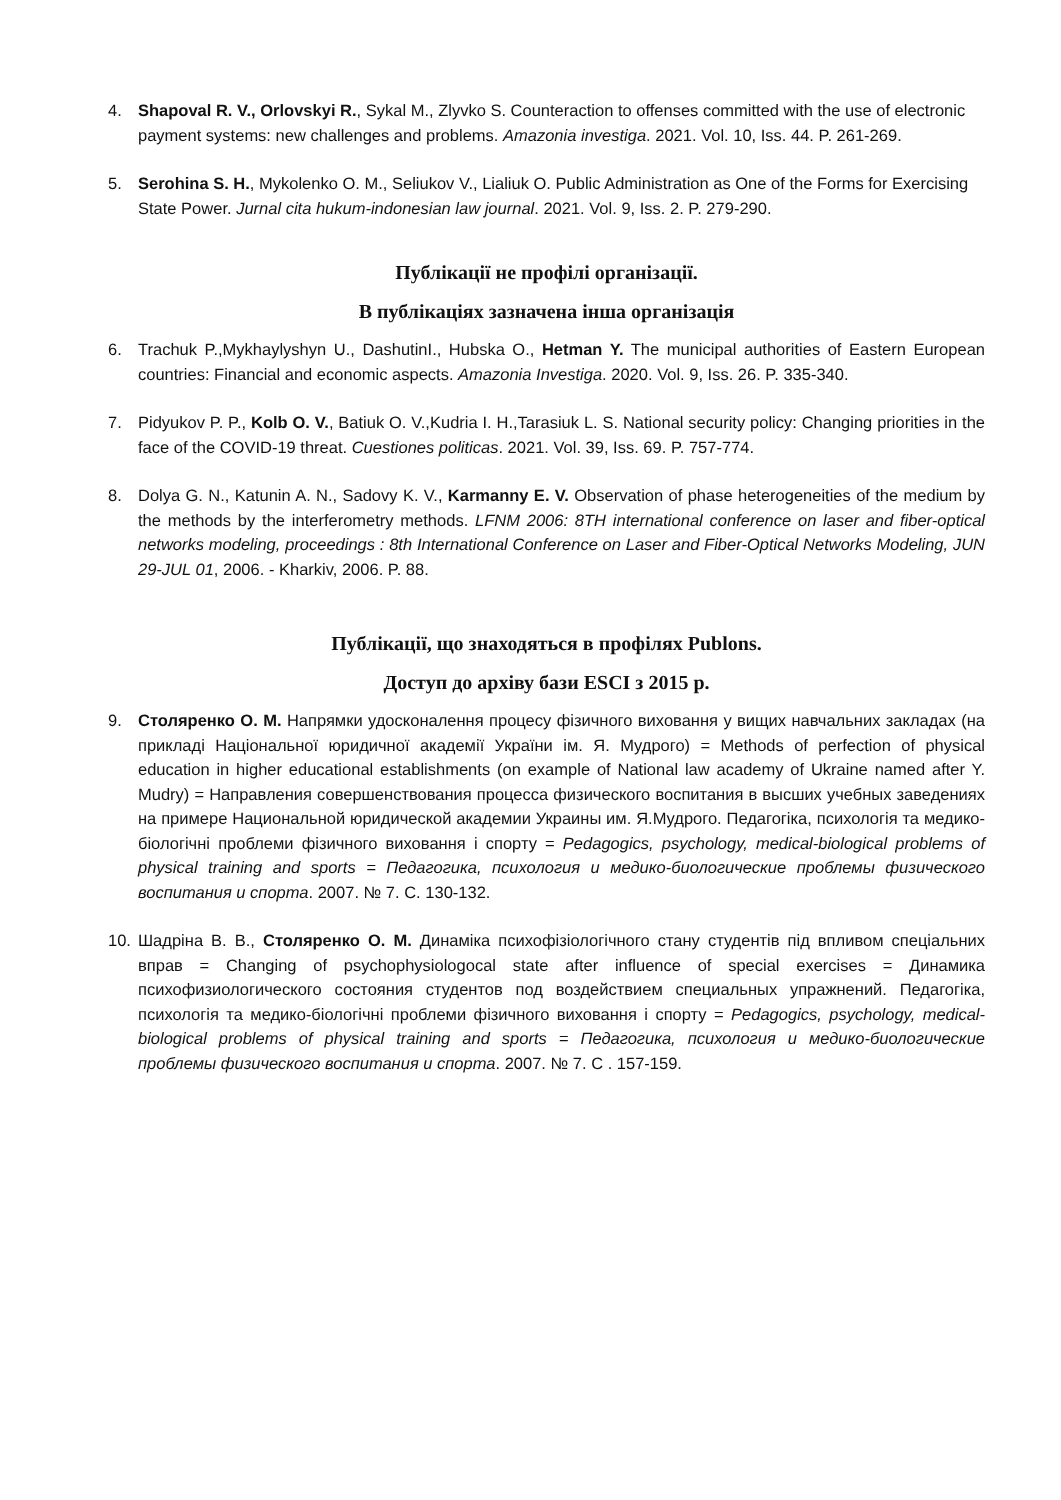4. Shapoval R. V., Orlovskyi R., Sykal M., Zlyvko S. Counteraction to offenses committed with the use of electronic payment systems: new challenges and problems. Amazonia investiga. 2021. Vol. 10, Iss. 44. P. 261-269.
5. Serohina S. H., Mykolenko O. M., Seliukov V., Lialiuk O. Public Administration as One of the Forms for Exercising State Power. Jurnal cita hukum-indonesian law journal. 2021. Vol. 9, Iss. 2. P. 279-290.
Публікації не профілі організації.
В публікаціях зазначена інша організація
6. Trachuk P.,Mykhaylyshyn U., DashutinI., Hubska O., Hetman Y. The municipal authorities of Eastern European countries: Financial and economic aspects. Amazonia Investiga. 2020. Vol. 9, Iss. 26. P. 335-340.
7. Pidyukov P. P., Kolb O. V., Batiuk O. V.,Kudria I. H.,Tarasiuk L. S. National security policy: Changing priorities in the face of the COVID-19 threat. Cuestiones politicas. 2021. Vol. 39, Iss. 69. P. 757-774.
8. Dolya G. N., Katunin A. N., Sadovy K. V., Karmanny E. V. Observation of phase heterogeneities of the medium by the methods by the interferometry methods. LFNM 2006: 8TH international conference on laser and fiber-optical networks modeling, proceedings : 8th International Conference on Laser and Fiber-Optical Networks Modeling, JUN 29-JUL 01, 2006. - Kharkiv, 2006. P. 88.
Публікації, що знаходяться в профілях Publons.
Доступ до архіву бази ESCI з 2015 р.
9. Столяренко О. М. Напрямки удосконалення процесу фізичного виховання у вищих навчальних закладах (на прикладі Національної юридичної академії України ім. Я. Мудрого) = Methods of perfection of physical education in higher educational establishments (on example of National law academy of Ukraine named after Y. Mudry) = Направления совершенствования процесса физического воспитания в высших учебных заведениях на примере Национальной юридической академии Украины им. Я.Мудрого. Педагогіка, психологія та медико-біологічні проблеми фізичного виховання і спорту = Pedagogics, psychology, medical-biological problems of physical training and sports = Педагогика, психология и медико-биологические проблемы физического воспитания и спорта. 2007. № 7. С. 130-132.
10. Шадріна В. В., Столяренко О. М. Динаміка психофізіологічного стану студентів під впливом спеціальних вправ = Changing of psychophysiologocal state after influence of special exercises = Динамика психофизиологического состояния студентов под воздействием специальных упражнений. Педагогіка, психологія та медико-біологічні проблеми фізичного виховання і спорту = Pedagogics, psychology, medical-biological problems of physical training and sports = Педагогика, психология и медико-биологические проблемы физического воспитания и спорта. 2007. № 7. С . 157-159.